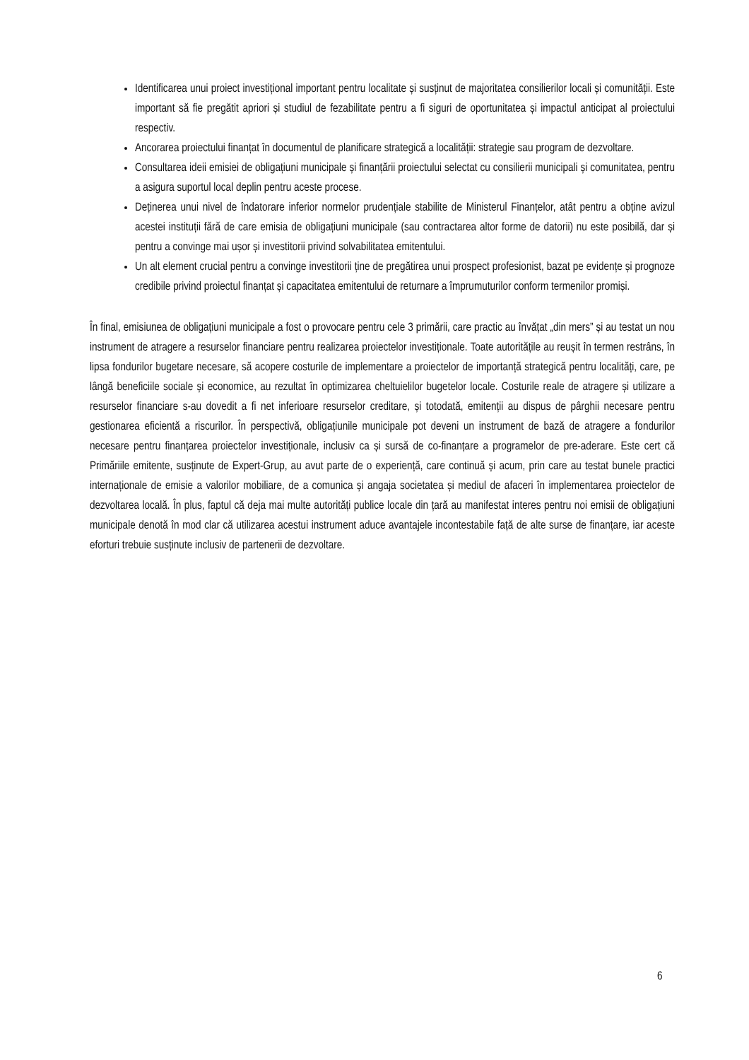Identificarea unui proiect investițional important pentru localitate și susținut de majoritatea consilierilor locali și comunității. Este important să fie pregătit apriori și studiul de fezabilitate pentru a fi siguri de oportunitatea și impactul anticipat al proiectului respectiv.
Ancorarea proiectului finanțat în documentul de planificare strategică a localității: strategie sau program de dezvoltare.
Consultarea ideii emisiei de obligațiuni municipale și finanțării proiectului selectat cu consilierii municipali și comunitatea, pentru a asigura suportul local deplin pentru aceste procese.
Deținerea unui nivel de îndatorare inferior normelor prudențiale stabilite de Ministerul Finanțelor, atât pentru a obține avizul acestei instituții fără de care emisia de obligațiuni municipale (sau contractarea altor forme de datorii) nu este posibilă, dar și pentru a convinge mai ușor și investitorii privind solvabilitatea emitentului.
Un alt element crucial pentru a convinge investitorii ține de pregătirea unui prospect profesionist, bazat pe evidențe și prognoze credibile privind proiectul finanțat și capacitatea emitentului de returnare a împrumuturilor conform termenilor promiși.
În final, emisiunea de obligațiuni municipale a fost o provocare pentru cele 3 primării, care practic au învățat „din mers” și au testat un nou instrument de atragere a resurselor financiare pentru realizarea proiectelor investiționale. Toate autoritățile au reușit în termen restrâns, în lipsa fondurilor bugetare necesare, să acopere costurile de implementare a proiectelor de importanță strategică pentru localități, care, pe lângă beneficiile sociale și economice, au rezultat în optimizarea cheltuielilor bugetelor locale. Costurile reale de atragere și utilizare a resurselor financiare s-au dovedit a fi net inferioare resurselor creditare, și totodată, emitenții au dispus de pârghii necesare pentru gestionarea eficientă a riscurilor. În perspectivă, obligațiunile municipale pot deveni un instrument de bază de atragere a fondurilor necesare pentru finanțarea proiectelor investiționale, inclusiv ca și sursă de co-finanțare a programelor de pre-aderare. Este cert că Primăriile emitente, susținute de Expert-Grup, au avut parte de o experiență, care continuă și acum, prin care au testat bunele practici internaționale de emisie a valorilor mobiliare, de a comunica și angaja societatea și mediul de afaceri în implementarea proiectelor de dezvoltarea locală. În plus, faptul că deja mai multe autorități publice locale din țară au manifestat interes pentru noi emisii de obligațiuni municipale denotă în mod clar că utilizarea acestui instrument aduce avantajele incontestabile față de alte surse de finanțare, iar aceste eforturi trebuie susținute inclusiv de partenerii de dezvoltare.
6